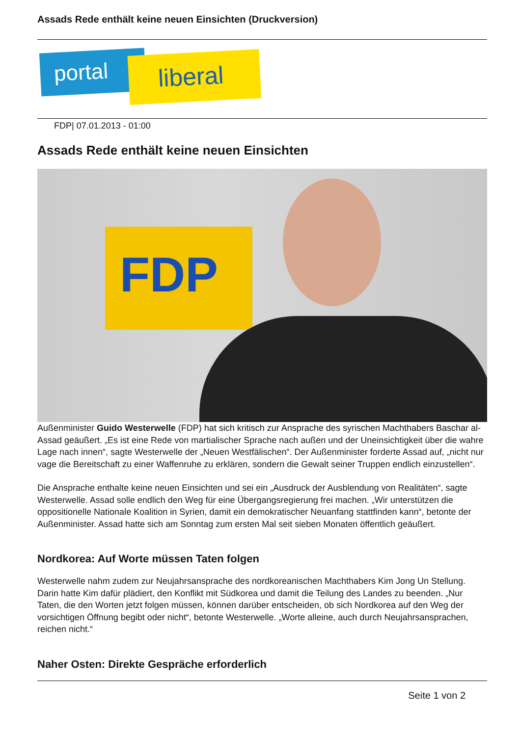Assads Rede enthält keine neuen Einsichten (Druckversion)
portal liberal
FDP| 07.01.2013 - 01:00
Assads Rede enthält keine neuen Einsichten
FDP
Außenminister Guido Westerwelle (FDP) hat sich kritisch zur Ansprache des syrischen Machthabers Baschar al-Assad geäußert. „Es ist eine Rede von martialischer Sprache nach außen und der Uneinsichtigkeit über die wahre Lage nach innen“, sagte Westerwelle der „Neuen Westfälischen“. Der Außenminister forderte Assad auf, „nicht nur vage die Bereitschaft zu einer Waffenruhe zu erklären, sondern die Gewalt seiner Truppen endlich einzustellen“.
Die Ansprache enthalte keine neuen Einsichten und sei ein „Ausdruck der Ausblendung von Realitäten“, sagte Westerwelle. Assad solle endlich den Weg für eine Übergangsregierung frei machen. „Wir unterstützen die oppositionelle Nationale Koalition in Syrien, damit ein demokratischer Neuanfang stattfinden kann“, betonte der Außenminister. Assad hatte sich am Sonntag zum ersten Mal seit sieben Monaten öffentlich geäußert.
Nordkorea: Auf Worte müssen Taten folgen
Westerwelle nahm zudem zur Neujahrsansprache des nordkoreanischen Machthabers Kim Jong Un Stellung. Darin hatte Kim dafür plädiert, den Konflikt mit Südkorea und damit die Teilung des Landes zu beenden. „Nur Taten, die den Worten jetzt folgen müssen, können darüber entscheiden, ob sich Nordkorea auf den Weg der vorsichtigen Öffnung begibt oder nicht“, betonte Westerwelle. „Worte alleine, auch durch Neujahrsansprachen, reichen nicht.“
Naher Osten: Direkte Gespräche erforderlich
Seite 1 von 2